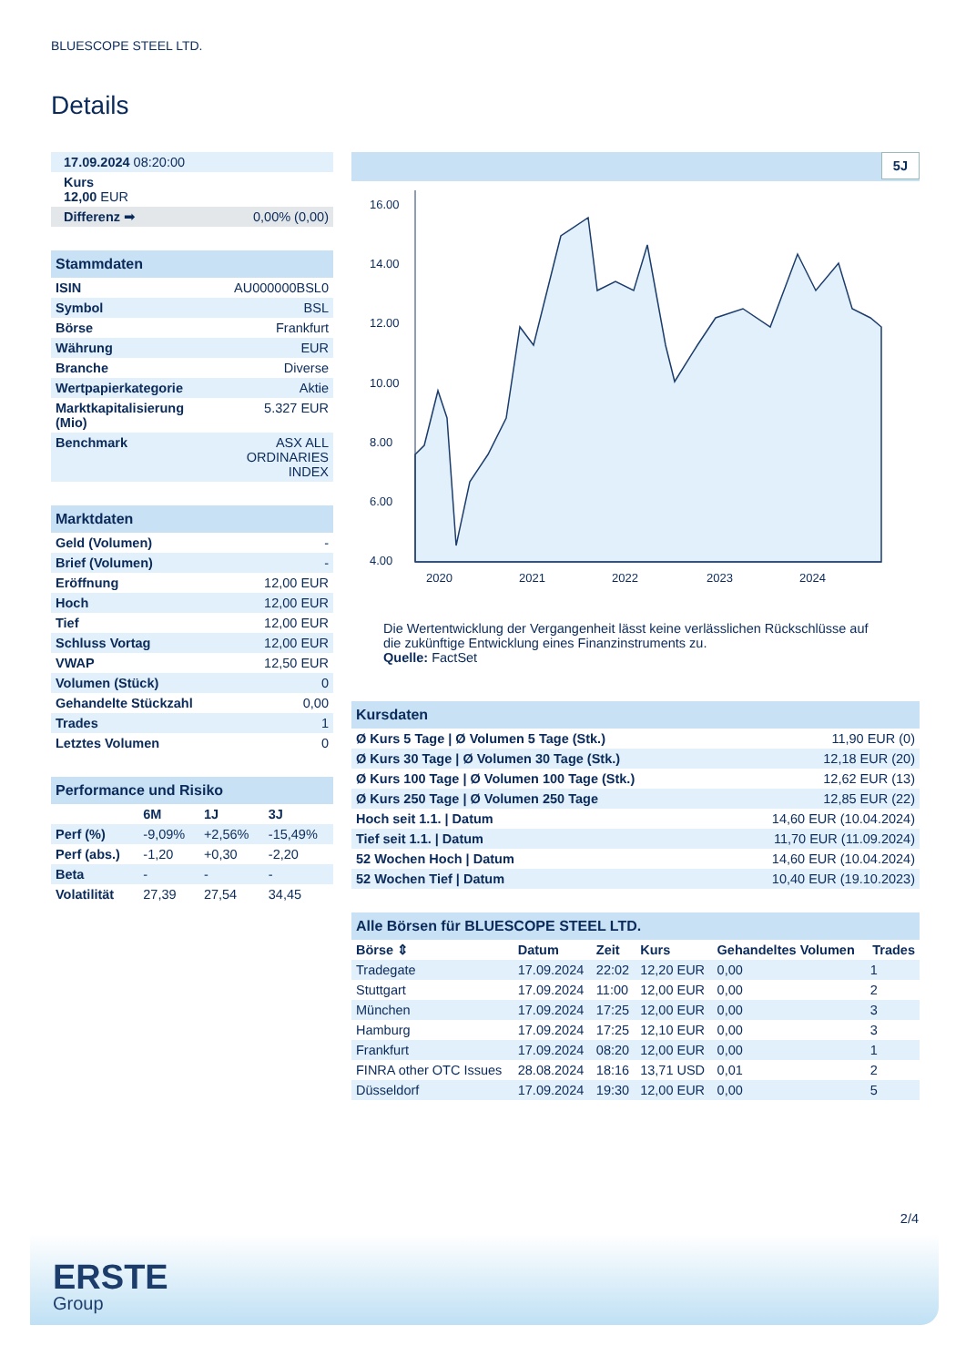BLUESCOPE STEEL LTD.
Details
| 17.09.2024 08:20:00 |
| Kurs 12,00 EUR |
| Differenz ➡ | 0,00% (0,00) |
| Stammdaten | |
| ISIN | AU000000BSL0 |
| Symbol | BSL |
| Börse | Frankfurt |
| Währung | EUR |
| Branche | Diverse |
| Wertpapierkategorie | Aktie |
| Marktkapitalisierung (Mio) | 5.327 EUR |
| Benchmark | ASX ALL ORDINARIES INDEX |
| Marktdaten | |
| Geld (Volumen) | - |
| Brief (Volumen) | - |
| Eröffnung | 12,00 EUR |
| Hoch | 12,00 EUR |
| Tief | 12,00 EUR |
| Schluss Vortag | 12,00 EUR |
| VWAP | 12,50 EUR |
| Volumen (Stück) | 0 |
| Gehandelte Stückzahl | 0,00 |
| Trades | 1 |
| Letztes Volumen | 0 |
| Performance und Risiko | | | |
| | 6M | 1J | 3J |
| Perf (%) | -9,09% | +2,56% | -15,49% |
| Perf (abs.) | -1,20 | +0,30 | -2,20 |
| Beta | - | - | - |
| Volatilität | 27,39 | 27,54 | 34,45 |
5J
16.00
14.00
12.00
10.00
8.00
6.00
4.00
2020
2021
2022
2023
2024
Die Wertentwicklung der Vergangenheit lässt keine verlässlichen Rückschlüsse auf die zukünftige Entwicklung eines Finanzinstruments zu.
Quelle: FactSet
| Kursdaten | |
| Ø Kurs 5 Tage / Ø Volumen 5 Tage (Stk.) | 11,90 EUR (0) |
| Ø Kurs 30 Tage / Ø Volumen 30 Tage (Stk.) | 12,18 EUR (20) |
| Ø Kurs 100 Tage / Ø Volumen 100 Tage (Stk.) | 12,62 EUR (13) |
| Ø Kurs 250 Tage / Ø Volumen 250 Tage | 12,85 EUR (22) |
| Hoch seit 1.1. / Datum | 14,60 EUR (10.04.2024) |
| Tief seit 1.1. / Datum | 11,70 EUR (11.09.2024) |
| 52 Wochen Hoch / Datum | 14,60 EUR (10.04.2024) |
| 52 Wochen Tief / Datum | 10,40 EUR (19.10.2023) |
| Alle Börsen für BLUESCOPE STEEL LTD. | | | | | |
| Börse ⇕ | Datum | Zeit | Kurs | Gehandeltes Volumen | Trades |
| Tradegate | 17.09.2024 | 22:02 | 12,20 EUR | 0,00 | 1 |
| Stuttgart | 17.09.2024 | 11:00 | 12,00 EUR | 0,00 | 2 |
| München | 17.09.2024 | 17:25 | 12,00 EUR | 0,00 | 3 |
| Hamburg | 17.09.2024 | 17:25 | 12,10 EUR | 0,00 | 3 |
| Frankfurt | 17.09.2024 | 08:20 | 12,00 EUR | 0,00 | 1 |
| FINRA other OTC Issues | 28.08.2024 | 18:16 | 13,71 USD | 0,01 | 2 |
| Düsseldorf | 17.09.2024 | 19:30 | 12,00 EUR | 0,00 | 5 |
2/4
ERSTE
Group